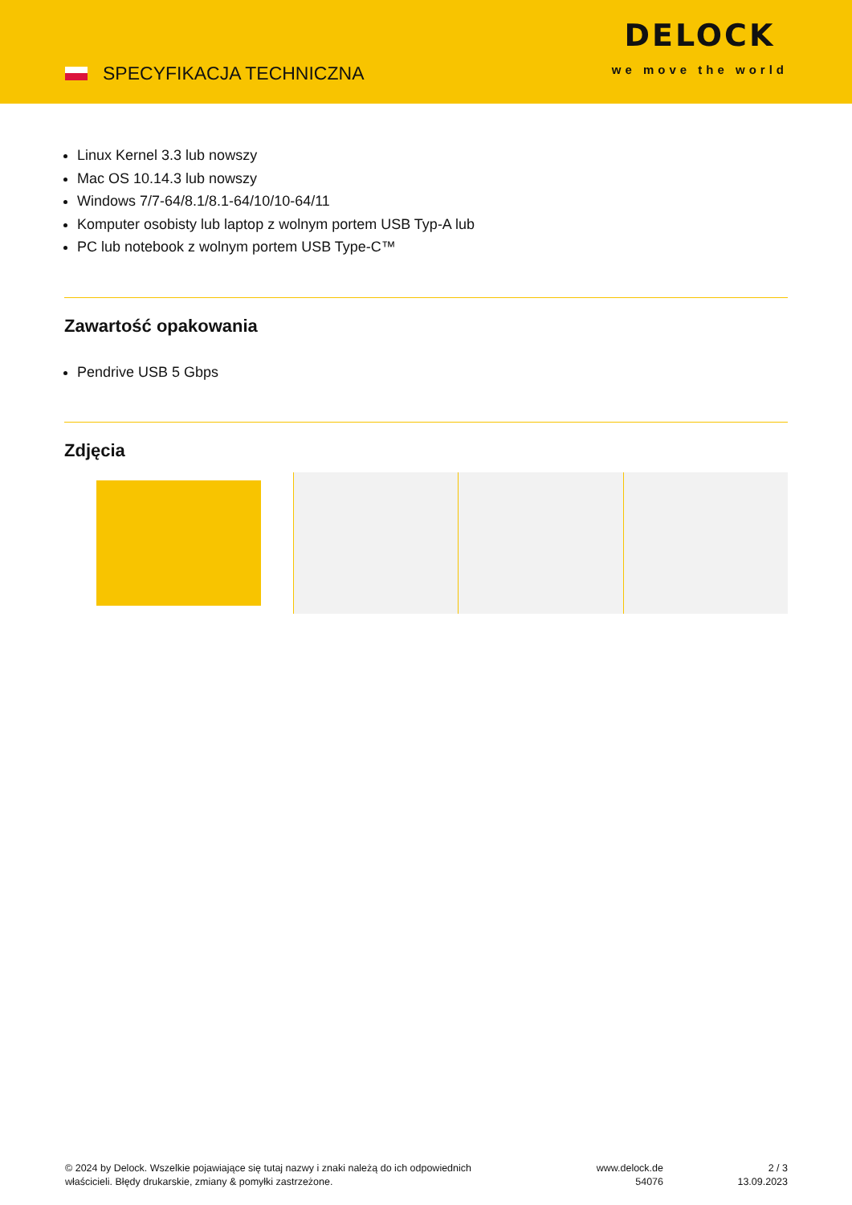SPECYFIKACJA TECHNICZNA
DELOCK
we move the world
Linux Kernel 3.3 lub nowszy
Mac OS 10.14.3 lub nowszy
Windows 7/7-64/8.1/8.1-64/10/10-64/11
Komputer osobisty lub laptop z wolnym portem USB Typ-A lub
PC lub notebook z wolnym portem USB Type-C™
Zawartość opakowania
Pendrive USB 5 Gbps
Zdjęcia
© 2024 by Delock. Wszelkie pojawiające się tutaj nazwy i znaki należą do ich odpowiednich
właścicieli. Błędy drukarskie, zmiany & pomyłki zastrzeżone.
www.delock.de
54076
2 / 3
13.09.2023